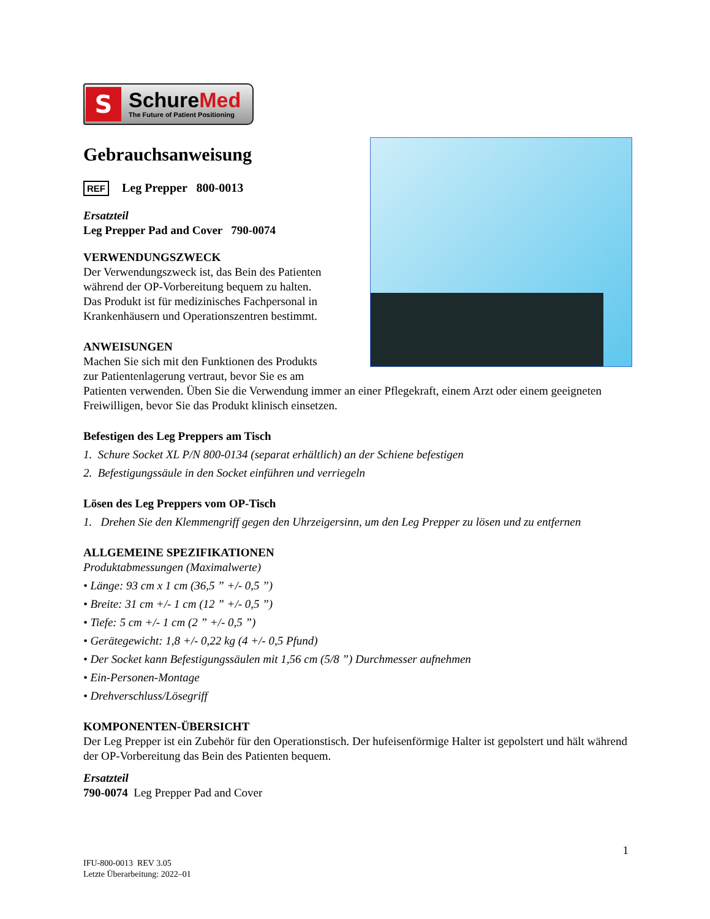S
SchureMed
The Future of Patient Positioning
Gebrauchsanweisung
REF Leg Prepper 800-0013
Ersatzteil
Leg Prepper Pad and Cover 790-0074
VERWENDUNGSZWECK
Der Verwendungszweck ist, das Bein des Patienten
während der OP-Vorbereitung bequem zu halten.
Das Produkt ist für medizinisches Fachpersonal in
Krankenhäusern und Operationszentren bestimmt.
ANWEISUNGEN
Machen Sie sich mit den Funktionen des Produkts
zur Patientenlagerung vertraut, bevor Sie es am
Patienten verwenden. Üben Sie die Verwendung immer an einer Pflegekraft, einem Arzt oder einem geeigneten Freiwilligen, bevor Sie das Produkt klinisch einsetzen.
Befestigen des Leg Preppers am Tisch
1. Schure Socket XL P/N 800-0134 (separat erhältlich) an der Schiene befestigen
2. Befestigungssäule in den Socket einführen und verriegeln
Lösen des Leg Preppers vom OP-Tisch
1. Drehen Sie den Klemmengriff gegen den Uhrzeigersinn, um den Leg Prepper zu lösen und zu entfernen
ALLGEMEINE SPEZIFIKATIONEN
Produktabmessungen (Maximalwerte)
• Länge: 93 cm x 1 cm (36,5 ” +/- 0,5 ”)
• Breite: 31 cm +/- 1 cm (12 ” +/- 0,5 ”)
• Tiefe: 5 cm +/- 1 cm (2 ” +/- 0,5 ”)
• Gerätegewicht: 1,8 +/- 0,22 kg (4 +/- 0,5 Pfund)
• Der Socket kann Befestigungssäulen mit 1,56 cm (5/8 ”) Durchmesser aufnehmen
• Ein-Personen-Montage
• Drehverschluss/Lösegriff
KOMPONENTEN-ÜBERSICHT
Der Leg Prepper ist ein Zubehör für den Operationstisch. Der hufeisenförmige Halter ist gepolstert und hält während der OP-Vorbereitung das Bein des Patienten bequem.
Ersatzteil
790-0074 Leg Prepper Pad and Cover
1
IFU-800-0013 REV 3.05
Letzte Überarbeitung: 2022–01